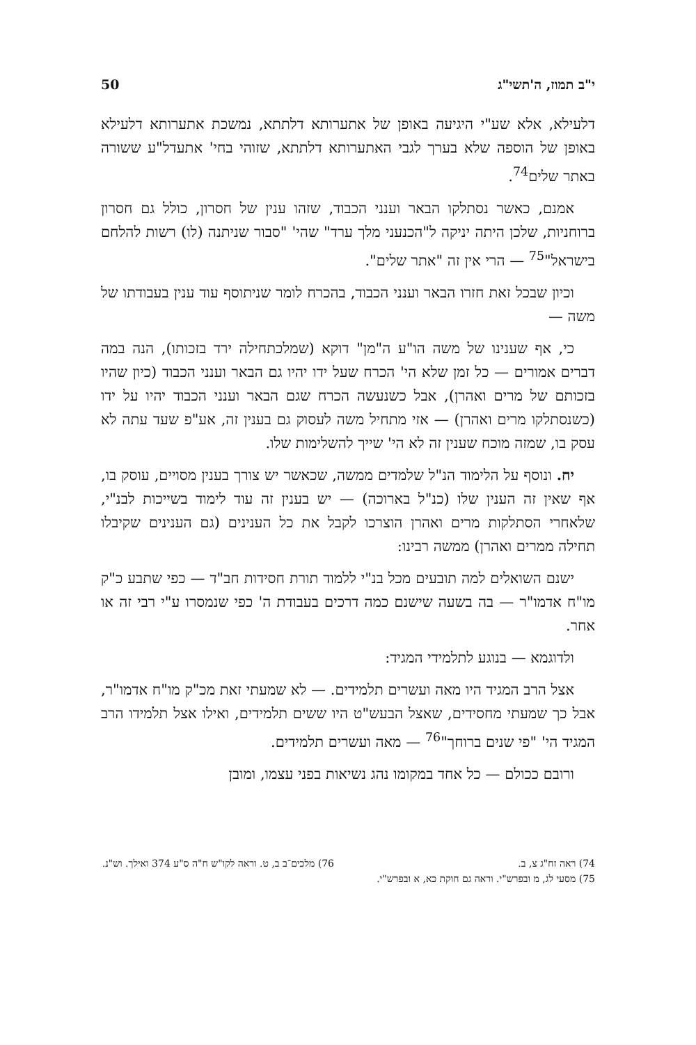י"ב תמוז, ה'תשי"ג 50
דלעילא, אלא שע"י היגיעה באופן של אתערותא דלתתא, נמשכת אתערותא דלעילא באופן של הוספה שלא בערך לגבי האתערותא דלתתא, שזוהי בחי' אתעדל"ע ששורה באתר שלים<sup>74</sup>.
אמנם, כאשר נסתלקו הבאר וענני הכבוד, שזהו ענין של חסרון, כולל גם חסרון ברוחניות, שלכן היתה יניקה ל"הכנעני מלך ערד" שהי' "סבור שניתנה (לו) רשות להלחם בישראל"<sup>75</sup> — הרי אין זה "אתר שלים".
וכיון שבכל זאת חזרו הבאר וענני הכבוד, בהכרח לומר שניתוסף עוד ענין בעבודתו של משה —
כי, אף שענינו של משה הו"ע ה"מן" דוקא (שמלכתחילה ירד בזכותו), הנה במה דברים אמורים — כל זמן שלא הי' הכרח שעל ידו יהיו גם הבאר וענני הכבוד (כיון שהיו בזכותם של מרים ואהרן), אבל כשנעשה הכרח שגם הבאר וענני הכבוד יהיו על ידו (כשנסתלקו מרים ואהרן) — אזי מתחיל משה לעסוק גם בענין זה, אע"פ שעד עתה לא עסק בו, שמזה מוכח שענין זה לא הי' שייך להשלימות שלו.
יח. ונוסף על הלימוד הנ"ל שלמדים ממשה, שכאשר יש צורך בענין מסויים, עוסק בו, אף שאין זה הענין שלו (כנ"ל בארוכה) — יש בענין זה עוד לימוד בשייכות לבנ"י, שלאחרי הסתלקות מרים ואהרן הוצרכו לקבל את כל הענינים (גם הענינים שקיבלו תחילה ממרים ואהרן) ממשה רבינו:
ישנם השואלים למה תובעים מכל בנ"י ללמוד תורת חסידות חב"ד — כפי שתבע כ"ק מו"ח אדמו"ר — בה בשעה שישנם כמה דרכים בעבודת ה' כפי שנמסרו ע"י רבי זה או אחר.
ולדוגמא — בנוגע לתלמידי המגיד:
אצל הרב המגיד היו מאה ועשרים תלמידים. — לא שמעתי זאת מכ"ק מו"ח אדמו"ר, אבל כך שמעתי מחסידים, שאצל הבעש"ט היו ששים תלמידים, ואילו אצל תלמידו הרב המגיד הי' "פי שנים ברוחך"<sup>76</sup> — מאה ועשרים תלמידים.
ורובם ככולם — כל אחד במקומו נהג נשיאות בפני עצמו, ומובן
74) ראה זח"ג צ, ב.
75) מסעי לג, מ ובפרש"י. וראה גם חוקת כא, א ובפרש"י.
76) מלכים־ב ב, ט. וראה לקו"ש ח"ה ס"ע 374 ואילך. וש"נ.